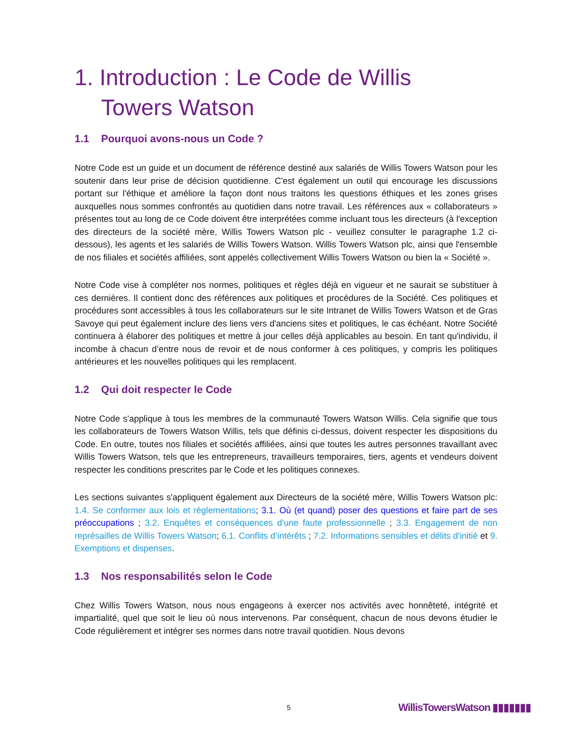1. Introduction : Le Code de Willis
Towers Watson
1.1 Pourquoi avons-nous un Code ?
Notre Code est un guide et un document de référence destiné aux salariés de Willis Towers Watson pour les soutenir dans leur prise de décision quotidienne. C'est également un outil qui encourage les discussions portant sur l'éthique et améliore la façon dont nous traitons les questions éthiques et les zones grises auxquelles nous sommes confrontés au quotidien dans notre travail. Les références aux « collaborateurs » présentes tout au long de ce Code doivent être interprétées comme incluant tous les directeurs (à l'exception des directeurs de la société mère, Willis Towers Watson plc - veuillez consulter le paragraphe 1.2 ci-dessous), les agents et les salariés de Willis Towers Watson. Willis Towers Watson plc, ainsi que l'ensemble de nos filiales et sociétés affiliées, sont appelés collectivement Willis Towers Watson ou bien la « Société ».
Notre Code vise à compléter nos normes, politiques et règles déjà en vigueur et ne saurait se substituer à ces dernières. Il contient donc des références aux politiques et procédures de la Société. Ces politiques et procédures sont accessibles à tous les collaborateurs sur le site Intranet de Willis Towers Watson et de Gras Savoye qui peut également inclure des liens vers d'anciens sites et politiques, le cas échéant. Notre Société continuera à élaborer des politiques et mettre à jour celles déjà applicables au besoin. En tant qu'individu, il incombe à chacun d’entre nous de revoir et de nous conformer à ces politiques, y compris les politiques antérieures et les nouvelles politiques qui les remplacent.
1.2 Qui doit respecter le Code
Notre Code s'applique à tous les membres de la communauté Towers Watson Willis. Cela signifie que tous les collaborateurs de Towers Watson Willis, tels que définis ci-dessus, doivent respecter les dispositions du Code. En outre, toutes nos filiales et sociétés affiliées, ainsi que toutes les autres personnes travaillant avec Willis Towers Watson, tels que les entrepreneurs, travailleurs temporaires, tiers, agents et vendeurs doivent respecter les conditions prescrites par le Code et les politiques connexes.
Les sections suivantes s'appliquent également aux Directeurs de la société mère, Willis Towers Watson plc: 1.4. Se conformer aux lois et règlementations; 3.1. Où (et quand) poser des questions et faire part de ses préoccupations ; 3.2. Enquêtes et conséquences d’une faute professionnelle ; 3.3. Engagement de non représailles de Willis Towers Watson; 6.1. Conflits d’intérêts ; 7.2. Informations sensibles et délits d'initié et 9. Exemptions et dispenses.
1.3 Nos responsabilités selon le Code
Chez Willis Towers Watson, nous nous engageons à exercer nos activités avec honnêteté, intégrité et impartialité, quel que soit le lieu où nous intervenons. Par conséquent, chacun de nous devons étudier le Code régulièrement et intégrer ses normes dans notre travail quotidien. Nous devons
5 WillisTowersWatson ▮▮▮▮▮▮▮